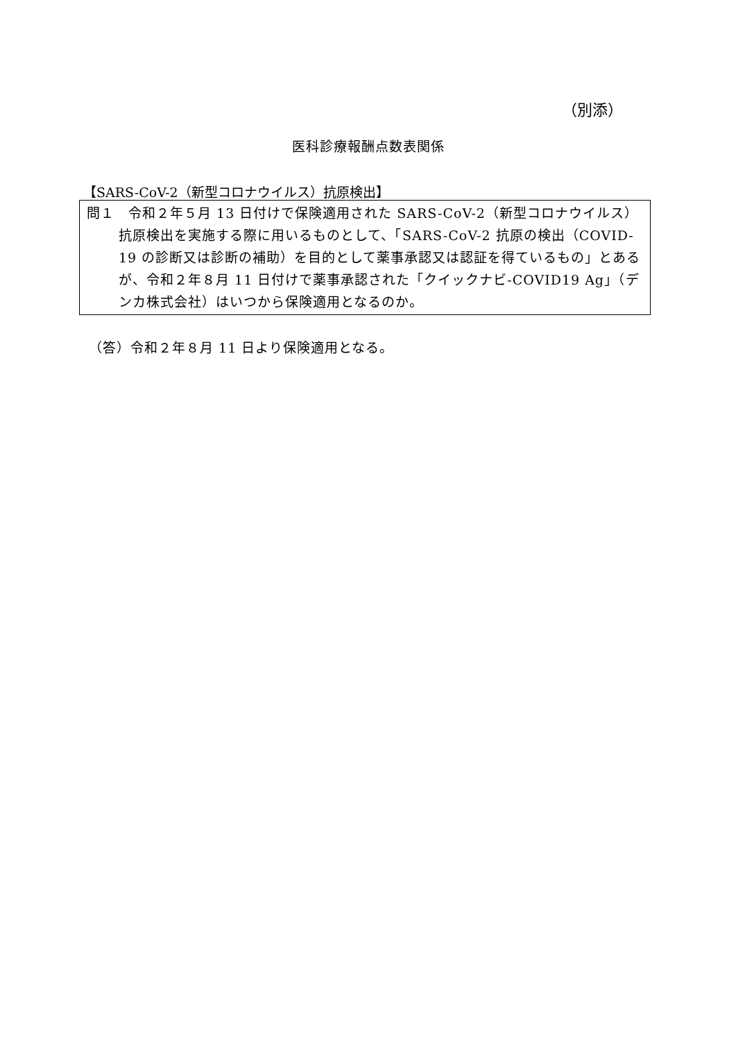（別添）
医科診療報酬点数表関係
【SARS-CoV-2（新型コロナウイルス）抗原検出】
問１　令和２年５月 13 日付けで保険適用された SARS-CoV-2（新型コロナウイルス）抗原検出を実施する際に用いるものとして、「SARS-CoV-2 抗原の検出（COVID-19 の診断又は診断の補助）を目的として薬事承認又は認証を得ているもの」とあるが、令和２年８月 11 日付けで薬事承認された「クイックナビ-COVID19 Ag」（デンカ株式会社）はいつから保険適用となるのか。
（答）令和２年８月 11 日より保険適用となる。